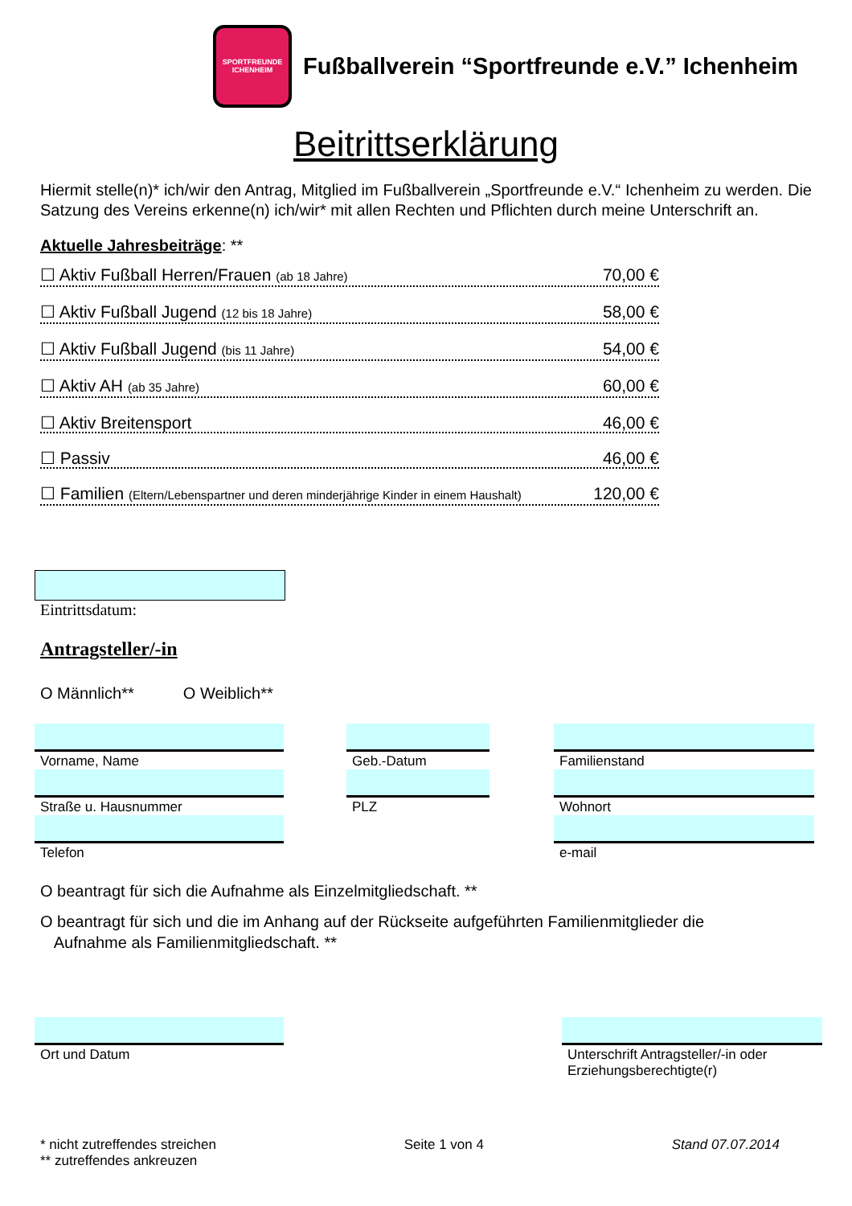SPORTFREUNDE
ICHENHEIM
Fußballverein “Sportfreunde e.V.” Ichenheim
Beitrittserklärung
Hiermit stelle(n)* ich/wir den Antrag, Mitglied im Fußballverein „Sportfreunde e.V.“ Ichenheim zu werden. Die Satzung des Vereins erkenne(n) ich/wir* mit allen Rechten und Pflichten durch meine Unterschrift an.
Aktuelle Jahresbeiträge: **
☐ Aktiv Fußball Herren/Frauen (ab 18 Jahre) 70,00 €
☐ Aktiv Fußball Jugend (12 bis 18 Jahre) 58,00 €
☐ Aktiv Fußball Jugend (bis 11 Jahre) 54,00 €
☐ Aktiv AH (ab 35 Jahre) 60,00 €
☐ Aktiv Breitensport 46,00 €
☐ Passiv 46,00 €
☐ Familien (Eltern/Lebenspartner und deren minderjährige Kinder in einem Haushalt) 120,00 €
Eintrittsdatum:
Antragsteller/-in
O Männlich** O Weiblich**
Vorname, Name
Straße u. Hausnummer
Telefon
Geb.-Datum
PLZ
Familienstand
Wohnort
e-mail
O beantragt für sich die Aufnahme als Einzelmitgliedschaft. **
O beantragt für sich und die im Anhang auf der Rückseite aufgeführten Familienmitglieder die
Aufnahme als Familienmitgliedschaft. **
Ort und Datum
Unterschrift Antragsteller/-in oder Erziehungsberechtigte(r)
* nicht zutreffendes streichen
** zutreffendes ankreuzen
Seite 1 von 4 Stand 07.07.2014